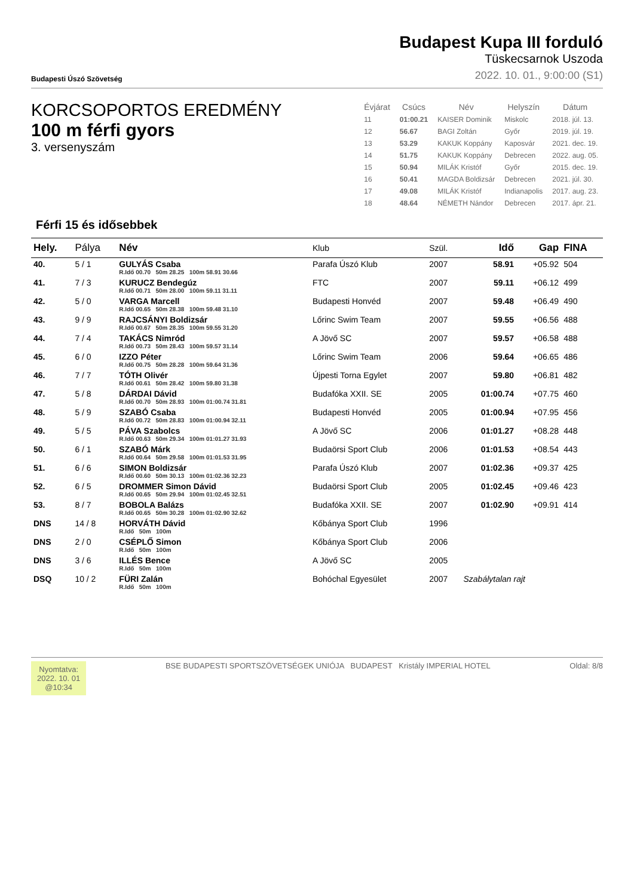Budapesti Úszó Szövetség
Budapest Kupa III forduló
Tüskecsarnok Uszoda
2022. 10. 01., 9:00:00 (S1)
KORCSOPORTOS EREDMÉNY
100 m férfi gyors
3. versenyszám
| Évjárat | Csúcs | Név | Helyszín | Dátum |
| --- | --- | --- | --- | --- |
| 11 | 01:00.21 | KAISER Dominik | Miskolc | 2018. júl. 13. |
| 12 | 56.67 | BAGI Zoltán | Győr | 2019. júl. 19. |
| 13 | 53.29 | KAKUK Koppány | Kaposvár | 2021. dec. 19. |
| 14 | 51.75 | KAKUK Koppány | Debrecen | 2022. aug. 05. |
| 15 | 50.94 | MILÁK Kristóf | Győr | 2015. dec. 19. |
| 16 | 50.41 | MAGDA Boldizsár | Debrecen | 2021. júl. 30. |
| 17 | 49.08 | MILÁK Kristóf | Indianapolis | 2017. aug. 23. |
| 18 | 48.64 | NÉMETH Nándor | Debrecen | 2017. ápr. 21. |
Férfi 15 és idősebbek
| Hely. | Pálya | Név | Klub | Szül. | Idő | Gap | FINA |
| --- | --- | --- | --- | --- | --- | --- | --- |
| 40. | 5 / 1 | GULYÁS Csaba R.Idő 00.70 50m 28.25 100m 58.91 30.66 | Parafa Úszó Klub | 2007 | 58.91 | +05.92 | 504 |
| 41. | 7 / 3 | KURUCZ Bendegúz R.Idő 00.71 50m 28.00 100m 59.11 31.11 | FTC | 2007 | 59.11 | +06.12 | 499 |
| 42. | 5 / 0 | VARGA Marcell R.Idő 00.65 50m 28.38 100m 59.48 31.10 | Budapesti Honvéd | 2007 | 59.48 | +06.49 | 490 |
| 43. | 9 / 9 | RAJCSÁNYI Boldizsár R.Idő 00.67 50m 28.35 100m 59.55 31.20 | Lőrinc Swim Team | 2007 | 59.55 | +06.56 | 488 |
| 44. | 7 / 4 | TAKÁCS Nimród R.Idő 00.73 50m 28.43 100m 59.57 31.14 | A Jövő SC | 2007 | 59.57 | +06.58 | 488 |
| 45. | 6 / 0 | IZZO Péter R.Idő 00.75 50m 28.28 100m 59.64 31.36 | Lőrinc Swim Team | 2006 | 59.64 | +06.65 | 486 |
| 46. | 7 / 7 | TÓTH Olivér R.Idő 00.61 50m 28.42 100m 59.80 31.38 | Újpesti Torna Egylet | 2007 | 59.80 | +06.81 | 482 |
| 47. | 5 / 8 | DÁRDAI Dávid R.Idő 00.70 50m 28.93 100m 01:00.74 31.81 | Budafóka XXII. SE | 2005 | 01:00.74 | +07.75 | 460 |
| 48. | 5 / 9 | SZABÓ Csaba R.Idő 00.72 50m 28.83 100m 01:00.94 32.11 | Budapesti Honvéd | 2005 | 01:00.94 | +07.95 | 456 |
| 49. | 5 / 5 | PÁVA Szabolcs R.Idő 00.63 50m 29.34 100m 01:01.27 31.93 | A Jövő SC | 2006 | 01:01.27 | +08.28 | 448 |
| 50. | 6 / 1 | SZABÓ Márk R.Idő 00.64 50m 29.58 100m 01:01.53 31.95 | Budaörsi Sport Club | 2006 | 01:01.53 | +08.54 | 443 |
| 51. | 6 / 6 | SIMON Boldizsár R.Idő 00.60 50m 30.13 100m 01:02.36 32.23 | Parafa Úszó Klub | 2007 | 01:02.36 | +09.37 | 425 |
| 52. | 6 / 5 | DROMMER Simon Dávid R.Idő 00.65 50m 29.94 100m 01:02.45 32.51 | Budaörsi Sport Club | 2005 | 01:02.45 | +09.46 | 423 |
| 53. | 8 / 7 | BOBOLA Balázs R.Idő 00.65 50m 30.28 100m 01:02.90 32.62 | Budafóka XXII. SE | 2007 | 01:02.90 | +09.91 | 414 |
| DNS | 14 / 8 | HORVÁTH Dávid R.Idő 50m 100m | Kőbánya Sport Club | 1996 | | | |
| DNS | 2 / 0 | CSÉPLŐ Simon R.Idő 50m 100m | Kőbánya Sport Club | 2006 | | | |
| DNS | 3 / 6 | ILLÉS Bence R.Idő 50m 100m | A Jövő SC | 2005 | | | |
| DSQ | 10 / 2 | FÜRI Zalán R.Idő 50m 100m | Bohóchal Egyesület | 2007 | Szabálytalan rajt | | |
Nyomtatva:
2022. 10. 01
@10:34
BSE BUDAPESTI SPORTSZÖVETSÉGEK UNIÓJA BUDAPEST Kristály IMPERIAL HOTEL
Oldal: 8/8